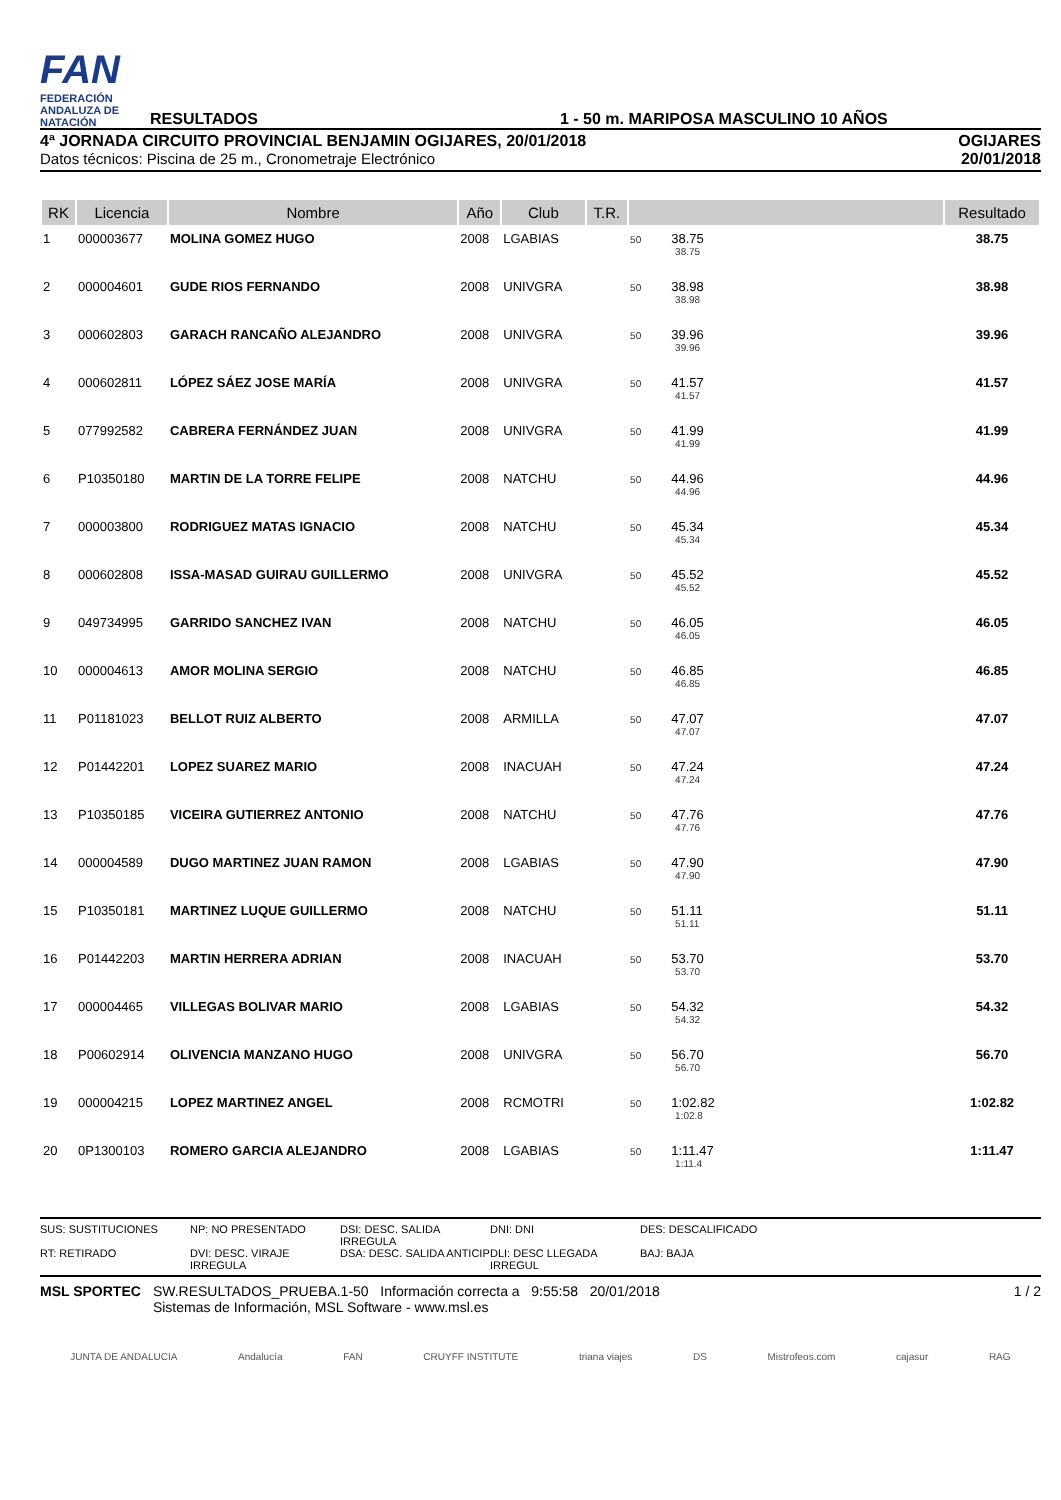FAN
FEDERACIÓN ANDALUZA DE NATACIÓN
RESULTADOS
1 - 50 m. MARIPOSA MASCULINO 10 AÑOS
4ª JORNADA CIRCUITO PROVINCIAL BENJAMIN OGIJARES, 20/01/2018
Datos técnicos: Piscina de 25 m., Cronometraje Electrónico
OGIJARES
20/01/2018
| RK | Licencia | Nombre | Año | Club | T.R. | | Resultado |
| --- | --- | --- | --- | --- | --- | --- | --- |
| 1 | 000003677 | MOLINA GOMEZ HUGO | 2008 | LGABIAS | | 50 38.75 38.75 | 38.75 |
| 2 | 000004601 | GUDE RIOS FERNANDO | 2008 | UNIVGRA | | 50 38.98 38.98 | 38.98 |
| 3 | 000602803 | GARACH RANCAÑO ALEJANDRO | 2008 | UNIVGRA | | 50 39.96 39.96 | 39.96 |
| 4 | 000602811 | LÓPEZ SÁEZ JOSE MARÍA | 2008 | UNIVGRA | | 50 41.57 41.57 | 41.57 |
| 5 | 077992582 | CABRERA FERNÁNDEZ JUAN | 2008 | UNIVGRA | | 50 41.99 41.99 | 41.99 |
| 6 | P10350180 | MARTIN DE LA TORRE FELIPE | 2008 | NATCHU | | 50 44.96 44.96 | 44.96 |
| 7 | 000003800 | RODRIGUEZ MATAS IGNACIO | 2008 | NATCHU | | 50 45.34 45.34 | 45.34 |
| 8 | 000602808 | ISSA-MASAD GUIRAU GUILLERMO | 2008 | UNIVGRA | | 50 45.52 45.52 | 45.52 |
| 9 | 049734995 | GARRIDO SANCHEZ IVAN | 2008 | NATCHU | | 50 46.05 46.05 | 46.05 |
| 10 | 000004613 | AMOR MOLINA SERGIO | 2008 | NATCHU | | 50 46.85 46.85 | 46.85 |
| 11 | P01181023 | BELLOT RUIZ ALBERTO | 2008 | ARMILLA | | 50 47.07 47.07 | 47.07 |
| 12 | P01442201 | LOPEZ SUAREZ MARIO | 2008 | INACUAH | | 50 47.24 47.24 | 47.24 |
| 13 | P10350185 | VICEIRA GUTIERREZ ANTONIO | 2008 | NATCHU | | 50 47.76 47.76 | 47.76 |
| 14 | 000004589 | DUGO MARTINEZ JUAN RAMON | 2008 | LGABIAS | | 50 47.90 47.90 | 47.90 |
| 15 | P10350181 | MARTINEZ LUQUE GUILLERMO | 2008 | NATCHU | | 50 51.11 51.11 | 51.11 |
| 16 | P01442203 | MARTIN HERRERA ADRIAN | 2008 | INACUAH | | 50 53.70 53.70 | 53.70 |
| 17 | 000004465 | VILLEGAS BOLIVAR MARIO | 2008 | LGABIAS | | 50 54.32 54.32 | 54.32 |
| 18 | P00602914 | OLIVENCIA MANZANO HUGO | 2008 | UNIVGRA | | 50 56.70 56.70 | 56.70 |
| 19 | 000004215 | LOPEZ MARTINEZ ANGEL | 2008 | RCMOTRI | | 50 1:02.82 1:02.8 | 1:02.82 |
| 20 | 0P1300103 | ROMERO GARCIA ALEJANDRO | 2008 | LGABIAS | | 50 1:11.47 1:11.4 | 1:11.47 |
SUS: SUSTITUCIONES
NP: NO PRESENTADO
DSI: DESC. SALIDA IRREGULA
DNI: DNI
DES: DESCALIFICADO
RT: RETIRADO
DVI: DESC. VIRAJE IRREGULA
DSA: DESC. SALIDA ANTICIP
DLI: DESC LLEGADA IRREGUL
BAJ: BAJA
MSL SPORTEC SW.RESULTADOS_PRUEBA.1-50 Información correcta a 9:55:58 20/01/2018
Sistemas de Información, MSL Software - www.msl.es
1 / 2
JUNTA DE ANDALUCIA Andalucía FAN CRUYFF INSTITUTE triana viajes DS Mistrofeos.com cajasur RAG